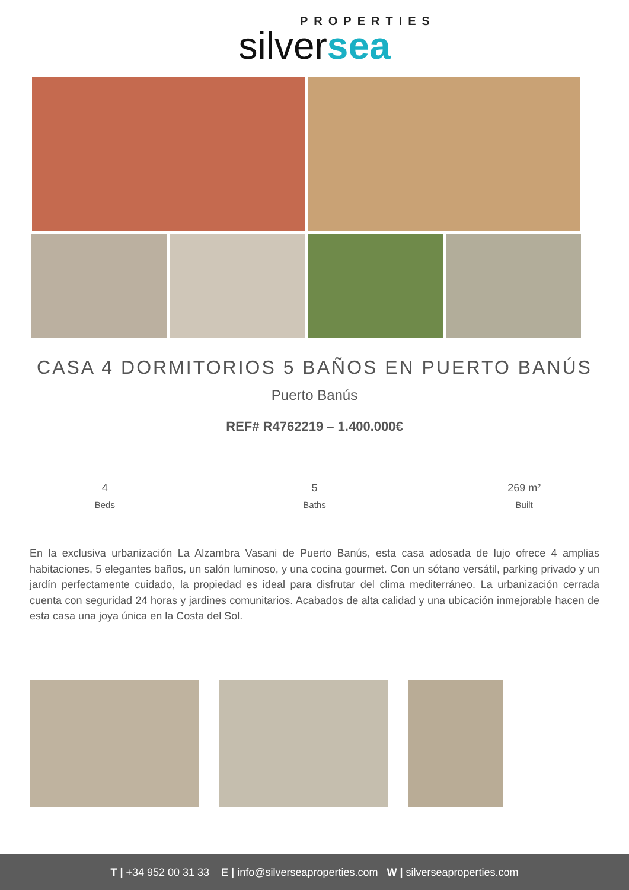PROPERTIES
silversea
CASA 4 DORMITORIOS 5 BAÑOS EN PUERTO BANÚS
Puerto Banús
REF# R4762219 – 1.400.000€
4
Beds
5
Baths
269 m²
Built
En la exclusiva urbanización La Alzambra Vasani de Puerto Banús, esta casa adosada de lujo ofrece 4 amplias habitaciones, 5 elegantes baños, un salón luminoso, y una cocina gourmet. Con un sótano versátil, parking privado y un jardín perfectamente cuidado, la propiedad es ideal para disfrutar del clima mediterráneo. La urbanización cerrada cuenta con seguridad 24 horas y jardines comunitarios. Acabados de alta calidad y una ubicación inmejorable hacen de esta casa una joya única en la Costa del Sol.
T | +34 952 00 31 33 E | info@silverseaproperties.com W | silverseaproperties.com